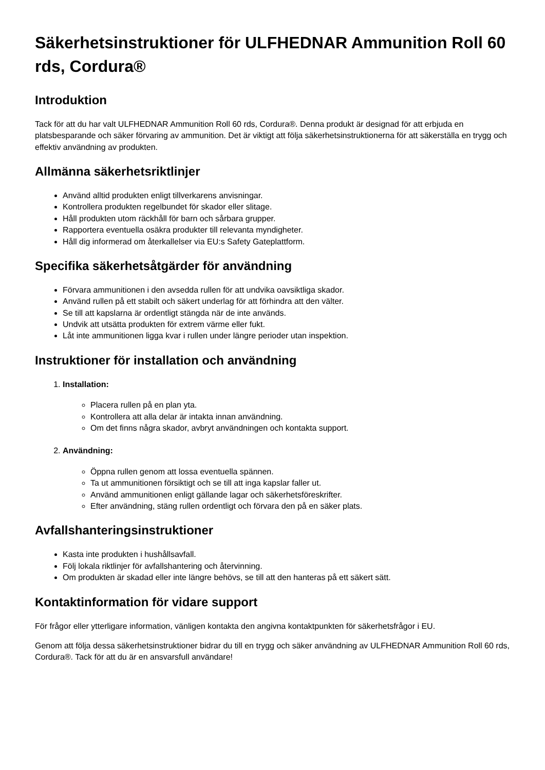Säkerhetsinstruktioner för ULFHEDNAR Ammunition Roll 60 rds, Cordura®
Introduktion
Tack för att du har valt ULFHEDNAR Ammunition Roll 60 rds, Cordura®. Denna produkt är designad för att erbjuda en platsbesparande och säker förvaring av ammunition. Det är viktigt att följa säkerhetsinstruktionerna för att säkerställa en trygg och effektiv användning av produkten.
Allmänna säkerhetsriktlinjer
Använd alltid produkten enligt tillverkarens anvisningar.
Kontrollera produkten regelbundet för skador eller slitage.
Håll produkten utom räckhåll för barn och sårbara grupper.
Rapportera eventuella osäkra produkter till relevanta myndigheter.
Håll dig informerad om återkallelser via EU:s Safety Gateplattform.
Specifika säkerhetsåtgärder för användning
Förvara ammunitionen i den avsedda rullen för att undvika oavsiktliga skador.
Använd rullen på ett stabilt och säkert underlag för att förhindra att den välter.
Se till att kapslarna är ordentligt stängda när de inte används.
Undvik att utsätta produkten för extrem värme eller fukt.
Låt inte ammunitionen ligga kvar i rullen under längre perioder utan inspektion.
Instruktioner för installation och användning
1. Installation:
Placera rullen på en plan yta.
Kontrollera att alla delar är intakta innan användning.
Om det finns några skador, avbryt användningen och kontakta support.
2. Användning:
Öppna rullen genom att lossa eventuella spännen.
Ta ut ammunitionen försiktigt och se till att inga kapslar faller ut.
Använd ammunitionen enligt gällande lagar och säkerhetsföreskrifter.
Efter användning, stäng rullen ordentligt och förvara den på en säker plats.
Avfallshanteringsinstruktioner
Kasta inte produkten i hushållsavfall.
Följ lokala riktlinjer för avfallshantering och återvinning.
Om produkten är skadad eller inte längre behövs, se till att den hanteras på ett säkert sätt.
Kontaktinformation för vidare support
För frågor eller ytterligare information, vänligen kontakta den angivna kontaktpunkten för säkerhetsfrågor i EU.
Genom att följa dessa säkerhetsinstruktioner bidrar du till en trygg och säker användning av ULFHEDNAR Ammunition Roll 60 rds, Cordura®. Tack för att du är en ansvarsfull användare!